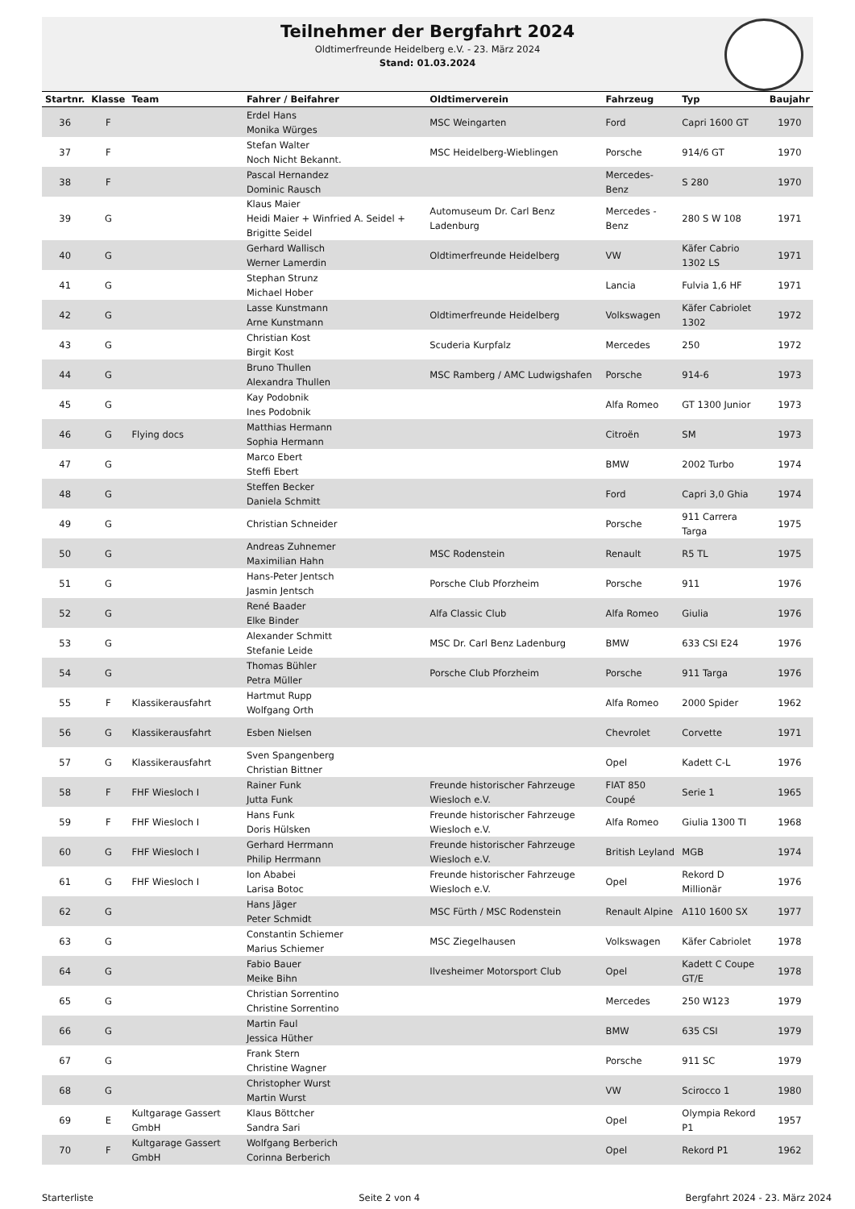Teilnehmer der Bergfahrt 2024
Oldtimerfreunde Heidelberg e.V. - 23. März 2024
Stand: 01.03.2024
| Startnr. | Klasse | Team | Fahrer / Beifahrer | Oldtimerverein | Fahrzeug | Typ | Baujahr |
| --- | --- | --- | --- | --- | --- | --- | --- |
| 36 | F | | Erdel Hans Monika Würges | MSC Weingarten | Ford | Capri 1600 GT | 1970 |
| 37 | F | | Stefan Walter Noch Nicht Bekannt. | MSC Heidelberg-Wieblingen | Porsche | 914/6 GT | 1970 |
| 38 | F | | Pascal Hernandez Dominic Rausch | | Mercedes-Benz | S 280 | 1970 |
| 39 | G | | Klaus Maier Heidi Maier + Winfried A. Seidel + Brigitte Seidel | Automuseum Dr. Carl Benz Ladenburg | Mercedes - Benz | 280 S W 108 | 1971 |
| 40 | G | | Gerhard Wallisch Werner Lamerdin | Oldtimerfreunde Heidelberg | VW | Käfer Cabrio 1302 LS | 1971 |
| 41 | G | | Stephan Strunz Michael Hober | | Lancia | Fulvia 1,6 HF | 1971 |
| 42 | G | | Lasse Kunstmann Arne Kunstmann | Oldtimerfreunde Heidelberg | Volkswagen | Käfer Cabriolet 1302 | 1972 |
| 43 | G | | Christian Kost Birgit Kost | Scuderia Kurpfalz | Mercedes | 250 | 1972 |
| 44 | G | | Bruno Thullen Alexandra Thullen | MSC Ramberg / AMC Ludwigshafen | Porsche | 914-6 | 1973 |
| 45 | G | | Kay Podobnik Ines Podobnik | | Alfa Romeo | GT 1300 Junior | 1973 |
| 46 | G | Flying docs | Matthias Hermann Sophia Hermann | | Citroën | SM | 1973 |
| 47 | G | | Marco Ebert Steffi Ebert | | BMW | 2002 Turbo | 1974 |
| 48 | G | | Steffen Becker Daniela Schmitt | | Ford | Capri 3,0 Ghia | 1974 |
| 49 | G | | Christian Schneider | | Porsche | 911 Carrera Targa | 1975 |
| 50 | G | | Andreas Zuhnemer Maximilian Hahn | MSC Rodenstein | Renault | R5 TL | 1975 |
| 51 | G | | Hans-Peter Jentsch Jasmin Jentsch | Porsche Club Pforzheim | Porsche | 911 | 1976 |
| 52 | G | | René Baader Elke Binder | Alfa Classic Club | Alfa Romeo | Giulia | 1976 |
| 53 | G | | Alexander Schmitt Stefanie Leide | MSC Dr. Carl Benz Ladenburg | BMW | 633 CSI E24 | 1976 |
| 54 | G | | Thomas Bühler Petra Müller | Porsche Club Pforzheim | Porsche | 911 Targa | 1976 |
| 55 | F | Klassikerausfahrt | Hartmut Rupp Wolfgang Orth | | Alfa Romeo | 2000 Spider | 1962 |
| 56 | G | Klassikerausfahrt | Esben Nielsen | | Chevrolet | Corvette | 1971 |
| 57 | G | Klassikerausfahrt | Sven Spangenberg Christian Bittner | | Opel | Kadett C-L | 1976 |
| 58 | F | FHF Wiesloch I | Rainer Funk Jutta Funk | Freunde historischer Fahrzeuge Wiesloch e.V. | FIAT 850 Coupé | Serie 1 | 1965 |
| 59 | F | FHF Wiesloch I | Hans Funk Doris Hülsken | Freunde historischer Fahrzeuge Wiesloch e.V. | Alfa Romeo | Giulia 1300 TI | 1968 |
| 60 | G | FHF Wiesloch I | Gerhard Herrmann Philip Herrmann | Freunde historischer Fahrzeuge Wiesloch e.V. | British Leyland | MGB | 1974 |
| 61 | G | FHF Wiesloch I | Ion Ababei Larisa Botoc | Freunde historischer Fahrzeuge Wiesloch e.V. | Opel | Rekord D Millionär | 1976 |
| 62 | G | | Hans Jäger Peter Schmidt | MSC Fürth / MSC Rodenstein | Renault Alpine | A110 1600 SX | 1977 |
| 63 | G | | Constantin Schiemer Marius Schiemer | MSC Ziegelhausen | Volkswagen | Käfer Cabriolet | 1978 |
| 64 | G | | Fabio Bauer Meike Bihn | Ilvesheimer Motorsport Club | Opel | Kadett C Coupe GT/E | 1978 |
| 65 | G | | Christian Sorrentino Christine Sorrentino | | Mercedes | 250 W123 | 1979 |
| 66 | G | | Martin Faul Jessica Hüther | | BMW | 635 CSI | 1979 |
| 67 | G | | Frank Stern Christine Wagner | | Porsche | 911 SC | 1979 |
| 68 | G | | Christopher Wurst Martin Wurst | | VW | Scirocco 1 | 1980 |
| 69 | E | Kultgarage Gassert GmbH | Klaus Böttcher Sandra Sari | | Opel | Olympia Rekord P1 | 1957 |
| 70 | F | Kultgarage Gassert GmbH | Wolfgang Berberich Corinna Berberich | | Opel | Rekord P1 | 1962 |
Starterliste Seite 2 von 4 Bergfahrt 2024 - 23. März 2024